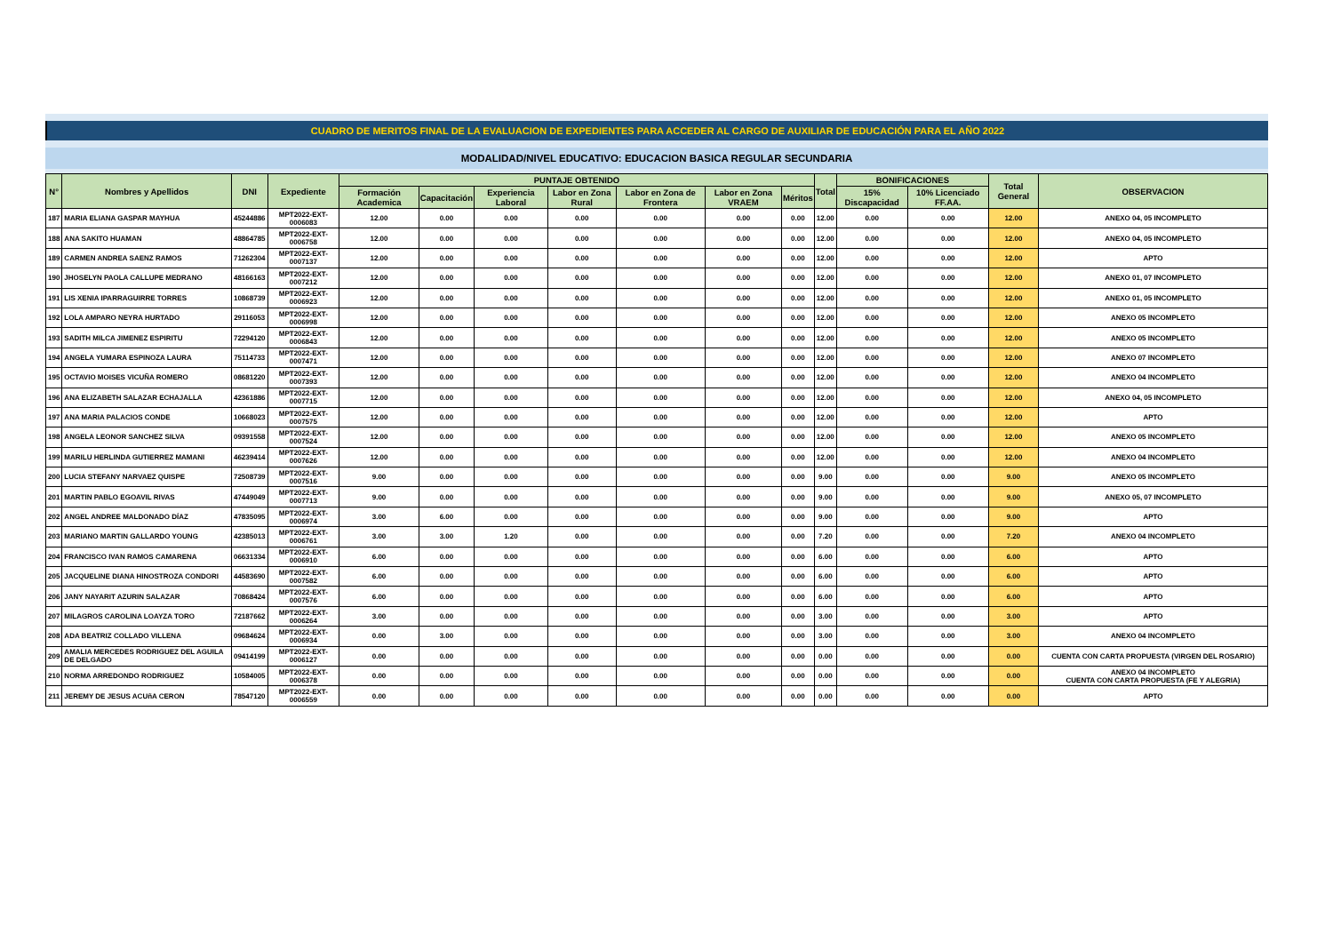CUADRO DE MERITOS FINAL DE LA EVALUACION DE EXPEDIENTES PARA ACCEDER AL CARGO DE AUXILIAR DE EDUCACIÓN PARA EL AÑO 2022
MODALIDAD/NIVEL EDUCATIVO: EDUCACION BASICA REGULAR SECUNDARIA
| N° | Nombres y Apellidos | DNI | Expediente | PUNTAJE OBTENIDO | | | | | | | Total | BONIFICACIONES | | Total General | OBSERVACION |
| --- | --- | --- | --- | --- | --- | --- | --- | --- | --- | --- | --- | --- | --- | --- | --- |
| | | | | Formación Academica | Capacitación | Experiencia Laboral | Labor en Zona Rural | Labor en Zona de Frontera | Labor en Zona VRAEM | Méritos | | 15% Discapacidad | 10% Licenciado FF.AA. | | |
| 187 | MARIA ELIANA GASPAR MAYHUA | 45244886 | MPT2022-EXT-0006083 | 12.00 | 0.00 | 0.00 | 0.00 | 0.00 | 0.00 | 0.00 | 12.00 | 0.00 | 0.00 | 12.00 | ANEXO 04, 05 INCOMPLETO |
| 188 | ANA SAKITO HUAMAN | 48864785 | MPT2022-EXT-0006758 | 12.00 | 0.00 | 0.00 | 0.00 | 0.00 | 0.00 | 0.00 | 12.00 | 0.00 | 0.00 | 12.00 | ANEXO 04, 05 INCOMPLETO |
| 189 | CARMEN ANDREA SAENZ RAMOS | 71262304 | MPT2022-EXT-0007137 | 12.00 | 0.00 | 0.00 | 0.00 | 0.00 | 0.00 | 0.00 | 12.00 | 0.00 | 0.00 | 12.00 | APTO |
| 190 | JHOSELYN PAOLA CALLUPE MEDRANO | 48166163 | MPT2022-EXT-0007212 | 12.00 | 0.00 | 0.00 | 0.00 | 0.00 | 0.00 | 0.00 | 12.00 | 0.00 | 0.00 | 12.00 | ANEXO 01, 07 INCOMPLETO |
| 191 | LIS XENIA IPARRAGUIRRE TORRES | 10868739 | MPT2022-EXT-0006923 | 12.00 | 0.00 | 0.00 | 0.00 | 0.00 | 0.00 | 0.00 | 12.00 | 0.00 | 0.00 | 12.00 | ANEXO 01, 05 INCOMPLETO |
| 192 | LOLA AMPARO NEYRA HURTADO | 29116053 | MPT2022-EXT-0006998 | 12.00 | 0.00 | 0.00 | 0.00 | 0.00 | 0.00 | 0.00 | 12.00 | 0.00 | 0.00 | 12.00 | ANEXO 05 INCOMPLETO |
| 193 | SADITH MILCA JIMENEZ ESPIRITU | 72294120 | MPT2022-EXT-0006843 | 12.00 | 0.00 | 0.00 | 0.00 | 0.00 | 0.00 | 0.00 | 12.00 | 0.00 | 0.00 | 12.00 | ANEXO 05 INCOMPLETO |
| 194 | ANGELA YUMARA ESPINOZA LAURA | 75114733 | MPT2022-EXT-0007471 | 12.00 | 0.00 | 0.00 | 0.00 | 0.00 | 0.00 | 0.00 | 12.00 | 0.00 | 0.00 | 12.00 | ANEXO 07 INCOMPLETO |
| 195 | OCTAVIO MOISES VICUÑA ROMERO | 08681220 | MPT2022-EXT-0007393 | 12.00 | 0.00 | 0.00 | 0.00 | 0.00 | 0.00 | 0.00 | 12.00 | 0.00 | 0.00 | 12.00 | ANEXO 04 INCOMPLETO |
| 196 | ANA ELIZABETH SALAZAR ECHAJALLA | 42361886 | MPT2022-EXT-0007715 | 12.00 | 0.00 | 0.00 | 0.00 | 0.00 | 0.00 | 0.00 | 12.00 | 0.00 | 0.00 | 12.00 | ANEXO 04, 05 INCOMPLETO |
| 197 | ANA MARIA PALACIOS CONDE | 10668023 | MPT2022-EXT-0007575 | 12.00 | 0.00 | 0.00 | 0.00 | 0.00 | 0.00 | 0.00 | 12.00 | 0.00 | 0.00 | 12.00 | APTO |
| 198 | ANGELA LEONOR SANCHEZ SILVA | 09391558 | MPT2022-EXT-0007524 | 12.00 | 0.00 | 0.00 | 0.00 | 0.00 | 0.00 | 0.00 | 12.00 | 0.00 | 0.00 | 12.00 | ANEXO 05 INCOMPLETO |
| 199 | MARILU HERLINDA GUTIERREZ MAMANI | 46239414 | MPT2022-EXT-0007626 | 12.00 | 0.00 | 0.00 | 0.00 | 0.00 | 0.00 | 0.00 | 12.00 | 0.00 | 0.00 | 12.00 | ANEXO 04 INCOMPLETO |
| 200 | LUCIA STEFANY NARVAEZ QUISPE | 72508739 | MPT2022-EXT-0007516 | 9.00 | 0.00 | 0.00 | 0.00 | 0.00 | 0.00 | 0.00 | 9.00 | 0.00 | 0.00 | 9.00 | ANEXO 05 INCOMPLETO |
| 201 | MARTIN PABLO EGOAVIL RIVAS | 47449049 | MPT2022-EXT-0007713 | 9.00 | 0.00 | 0.00 | 0.00 | 0.00 | 0.00 | 0.00 | 9.00 | 0.00 | 0.00 | 9.00 | ANEXO 05, 07 INCOMPLETO |
| 202 | ANGEL ANDREE MALDONADO DÍAZ | 47835095 | MPT2022-EXT-0006974 | 3.00 | 6.00 | 0.00 | 0.00 | 0.00 | 0.00 | 0.00 | 9.00 | 0.00 | 0.00 | 9.00 | APTO |
| 203 | MARIANO MARTIN GALLARDO YOUNG | 42385013 | MPT2022-EXT-0006761 | 3.00 | 3.00 | 1.20 | 0.00 | 0.00 | 0.00 | 0.00 | 7.20 | 0.00 | 0.00 | 7.20 | ANEXO 04 INCOMPLETO |
| 204 | FRANCISCO IVAN RAMOS CAMARENA | 06631334 | MPT2022-EXT-0006910 | 6.00 | 0.00 | 0.00 | 0.00 | 0.00 | 0.00 | 0.00 | 6.00 | 0.00 | 0.00 | 6.00 | APTO |
| 205 | JACQUELINE DIANA HINOSTROZA CONDORI | 44583690 | MPT2022-EXT-0007582 | 6.00 | 0.00 | 0.00 | 0.00 | 0.00 | 0.00 | 0.00 | 6.00 | 0.00 | 0.00 | 6.00 | APTO |
| 206 | JANY NAYARIT AZURIN SALAZAR | 70868424 | MPT2022-EXT-0007576 | 6.00 | 0.00 | 0.00 | 0.00 | 0.00 | 0.00 | 0.00 | 6.00 | 0.00 | 0.00 | 6.00 | APTO |
| 207 | MILAGROS CAROLINA LOAYZA TORO | 72187662 | MPT2022-EXT-0006264 | 3.00 | 0.00 | 0.00 | 0.00 | 0.00 | 0.00 | 0.00 | 3.00 | 0.00 | 0.00 | 3.00 | APTO |
| 208 | ADA BEATRIZ COLLADO VILLENA | 09684624 | MPT2022-EXT-0006934 | 0.00 | 3.00 | 0.00 | 0.00 | 0.00 | 0.00 | 0.00 | 3.00 | 0.00 | 0.00 | 3.00 | ANEXO 04 INCOMPLETO |
| 209 | AMALIA MERCEDES RODRIGUEZ DEL AGUILA DE DELGADO | 09414199 | MPT2022-EXT-0006127 | 0.00 | 0.00 | 0.00 | 0.00 | 0.00 | 0.00 | 0.00 | 0.00 | 0.00 | 0.00 | 0.00 | CUENTA CON CARTA PROPUESTA (VIRGEN DEL ROSARIO) |
| 210 | NORMA ARREDONDO RODRIGUEZ | 10584005 | MPT2022-EXT-0006378 | 0.00 | 0.00 | 0.00 | 0.00 | 0.00 | 0.00 | 0.00 | 0.00 | 0.00 | 0.00 | 0.00 | ANEXO 04 INCOMPLETO CUENTA CON CARTA PROPUESTA (FE Y ALEGRIA) |
| 211 | JEREMY DE JESUS ACUñA CERON | 78547120 | MPT2022-EXT-0006559 | 0.00 | 0.00 | 0.00 | 0.00 | 0.00 | 0.00 | 0.00 | 0.00 | 0.00 | 0.00 | 0.00 | APTO |